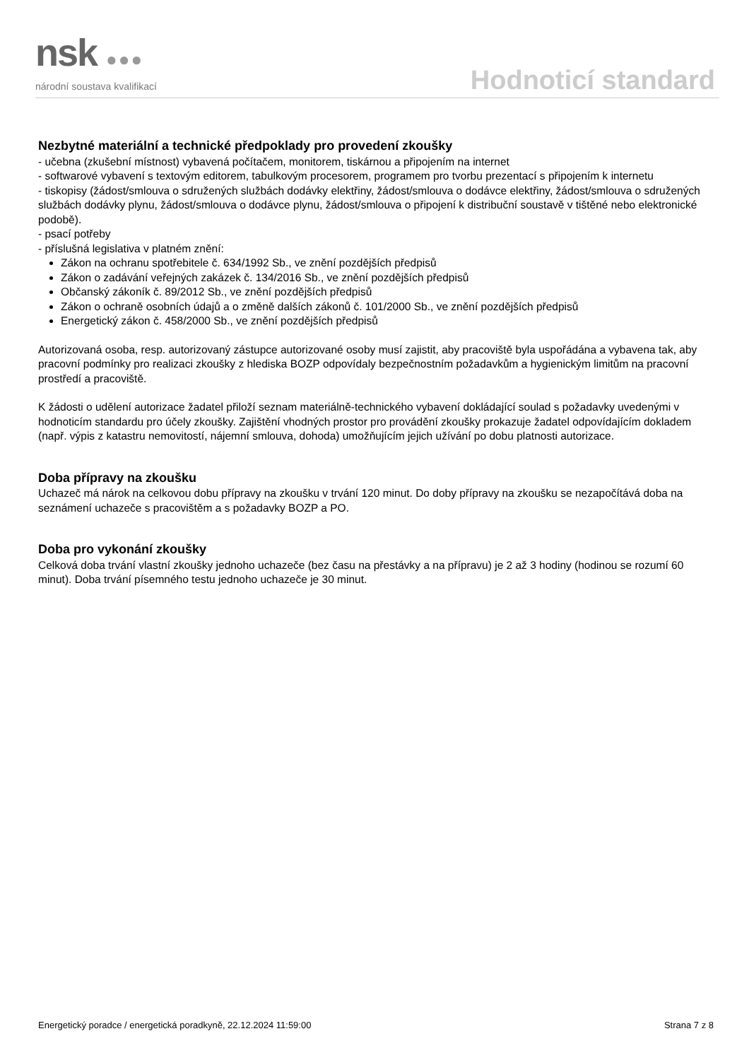nsk ●●●
národní soustava kvalifikací
Hodnoticí standard
Nezbytné materiální a technické předpoklady pro provedení zkoušky
- učebna (zkušební místnost) vybavená počítačem, monitorem, tiskárnou a připojením na internet
- softwarové vybavení s textovým editorem, tabulkovým procesorem, programem pro tvorbu prezentací s připojením k internetu
- tiskopisy (žádost/smlouva o sdružených službách dodávky elektřiny, žádost/smlouva o dodávce elektřiny, žádost/smlouva o sdružených službách dodávky plynu, žádost/smlouva o dodávce plynu, žádost/smlouva o připojení k distribuční soustavě v tištěné nebo elektronické podobě).
- psací potřeby
- příslušná legislativa v platném znění:
Zákon na ochranu spotřebitele č. 634/1992 Sb., ve znění pozdějších předpisů
Zákon o zadávání veřejných zakázek č. 134/2016 Sb., ve znění pozdějších předpisů
Občanský zákoník č. 89/2012 Sb., ve znění pozdějších předpisů
Zákon o ochraně osobních údajů a o změně dalších zákonů č. 101/2000 Sb., ve znění pozdějších předpisů
Energetický zákon č. 458/2000 Sb., ve znění pozdějších předpisů
Autorizovaná osoba, resp. autorizovaný zástupce autorizované osoby musí zajistit, aby pracoviště byla uspořádána a vybavena tak, aby pracovní podmínky pro realizaci zkoušky z hlediska BOZP odpovídaly bezpečnostním požadavkům a hygienickým limitům na pracovní prostředí a pracoviště.
K žádosti o udělení autorizace žadatel přiloží seznam materiálně-technického vybavení dokládající soulad s požadavky uvedenými v hodnoticím standardu pro účely zkoušky. Zajištění vhodných prostor pro provádění zkoušky prokazuje žadatel odpovídajícím dokladem (např. výpis z katastru nemovitostí, nájemní smlouva, dohoda) umožňujícím jejich užívání po dobu platnosti autorizace.
Doba přípravy na zkoušku
Uchazeč má nárok na celkovou dobu přípravy na zkoušku v trvání 120 minut. Do doby přípravy na zkoušku se nezapočítává doba na seznámení uchazeče s pracovištěm a s požadavky BOZP a PO.
Doba pro vykonání zkoušky
Celková doba trvání vlastní zkoušky jednoho uchazeče (bez času na přestávky a na přípravu) je 2 až 3 hodiny (hodinou se rozumí 60 minut). Doba trvání písemného testu jednoho uchazeče je 30 minut.
Energetický poradce / energetická poradkyně, 22.12.2024 11:59:00 Strana 7 z 8